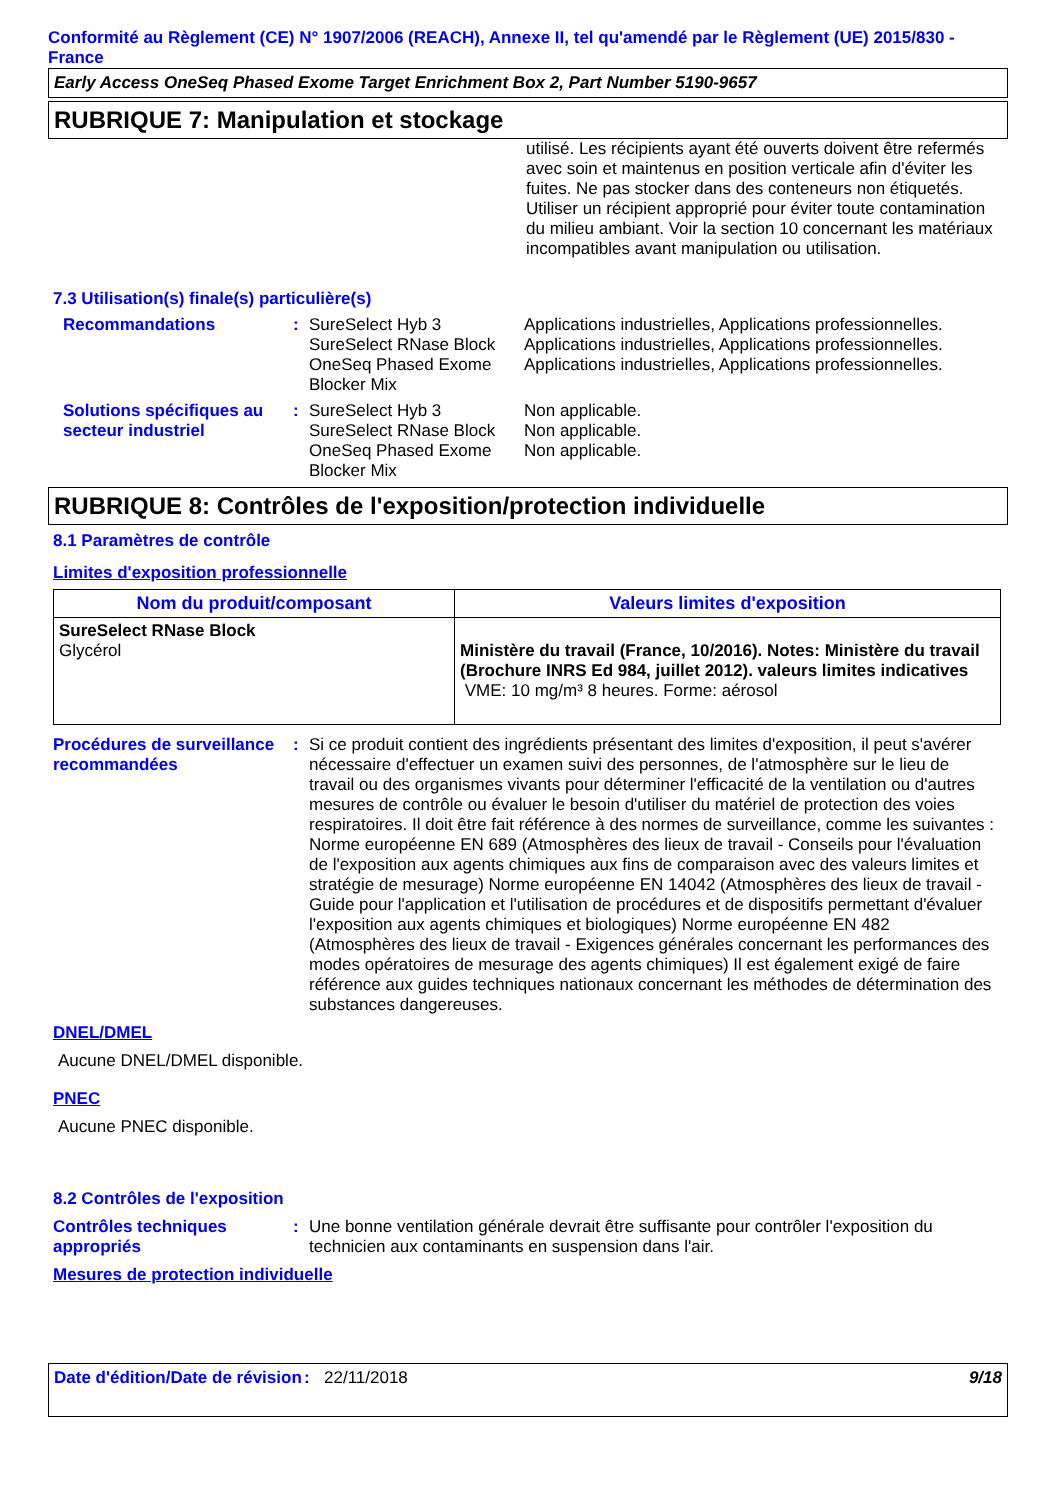Conformité au Règlement (CE) N° 1907/2006 (REACH), Annexe II, tel qu'amendé par le Règlement (UE) 2015/830 - France
Early Access OneSeq Phased Exome Target Enrichment Box 2, Part Number 5190-9657
RUBRIQUE 7: Manipulation et stockage
utilisé. Les récipients ayant été ouverts doivent être refermés avec soin et maintenus en position verticale afin d'éviter les fuites. Ne pas stocker dans des conteneurs non étiquetés. Utiliser un récipient approprié pour éviter toute contamination du milieu ambiant. Voir la section 10 concernant les matériaux incompatibles avant manipulation ou utilisation.
7.3 Utilisation(s) finale(s) particulière(s)
Recommandations : SureSelect Hyb 3
SureSelect RNase Block
OneSeq Phased Exome Blocker Mix
Applications industrielles, Applications professionnelles.
Applications industrielles, Applications professionnelles.
Applications industrielles, Applications professionnelles.
Solutions spécifiques au secteur industriel
: SureSelect Hyb 3
SureSelect RNase Block
OneSeq Phased Exome Blocker Mix
Non applicable.
Non applicable.
Non applicable.
RUBRIQUE 8: Contrôles de l'exposition/protection individuelle
8.1 Paramètres de contrôle
Limites d'exposition professionnelle
| Nom du produit/composant | Valeurs limites d'exposition |
| --- | --- |
| SureSelect RNase Block Glycérol | Ministère du travail (France, 10/2016). Notes: Ministère du travail (Brochure INRS Ed 984, juillet 2012). valeurs limites indicatives VME: 10 mg/m³ 8 heures. Forme: aérosol |
Procédures de surveillance recommandées
: Si ce produit contient des ingrédients présentant des limites d'exposition, il peut s'avérer nécessaire d'effectuer un examen suivi des personnes, de l'atmosphère sur le lieu de travail ou des organismes vivants pour déterminer l'efficacité de la ventilation ou d'autres mesures de contrôle ou évaluer le besoin d'utiliser du matériel de protection des voies respiratoires. Il doit être fait référence à des normes de surveillance, comme les suivantes : Norme européenne EN 689 (Atmosphères des lieux de travail - Conseils pour l'évaluation de l'exposition aux agents chimiques aux fins de comparaison avec des valeurs limites et stratégie de mesurage) Norme européenne EN 14042 (Atmosphères des lieux de travail - Guide pour l'application et l'utilisation de procédures et de dispositifs permettant d'évaluer l'exposition aux agents chimiques et biologiques) Norme européenne EN 482 (Atmosphères des lieux de travail - Exigences générales concernant les performances des modes opératoires de mesurage des agents chimiques) Il est également exigé de faire référence aux guides techniques nationaux concernant les méthodes de détermination des substances dangereuses.
DNEL/DMEL
Aucune DNEL/DMEL disponible.
PNEC
Aucune PNEC disponible.
8.2 Contrôles de l'exposition
Contrôles techniques appropriés
: Une bonne ventilation générale devrait être suffisante pour contrôler l'exposition du technicien aux contaminants en suspension dans l'air.
Mesures de protection individuelle
Date d'édition/Date de révision
: 22/11/2018 9/18